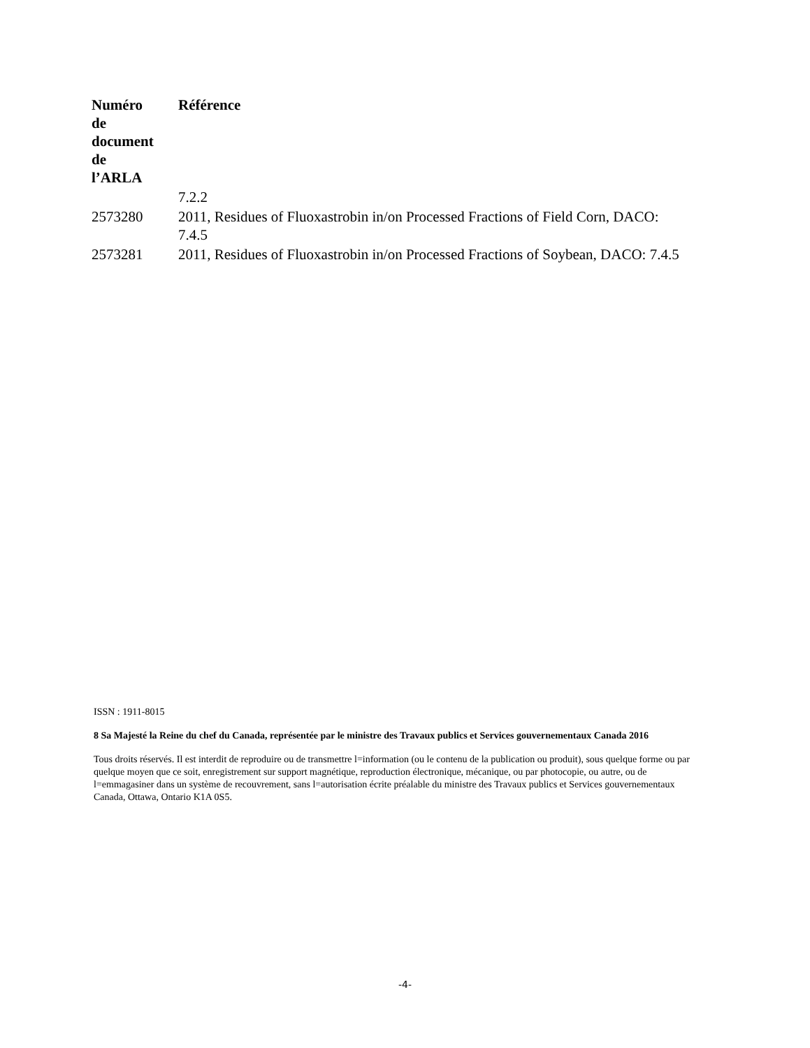| Numéro de document de l’ARLA | Référence |
| --- | --- |
| | 7.2.2 |
| 2573280 | 2011, Residues of Fluoxastrobin in/on Processed Fractions of Field Corn, DACO: 7.4.5 |
| 2573281 | 2011, Residues of Fluoxastrobin in/on Processed Fractions of Soybean, DACO: 7.4.5 |
ISSN : 1911-8015
8 Sa Majesté la Reine du chef du Canada, représentée par le ministre des Travaux publics et Services gouvernementaux Canada 2016
Tous droits réservés. Il est interdit de reproduire ou de transmettre l=information (ou le contenu de la publication ou produit), sous quelque forme ou par quelque moyen que ce soit, enregistrement sur support magnétique, reproduction électronique, mécanique, ou par photocopie, ou autre, ou de l=emmagasiner dans un système de recouvrement, sans l=autorisation écrite préalable du ministre des Travaux publics et Services gouvernementaux Canada, Ottawa, Ontario K1A 0S5.
-4-